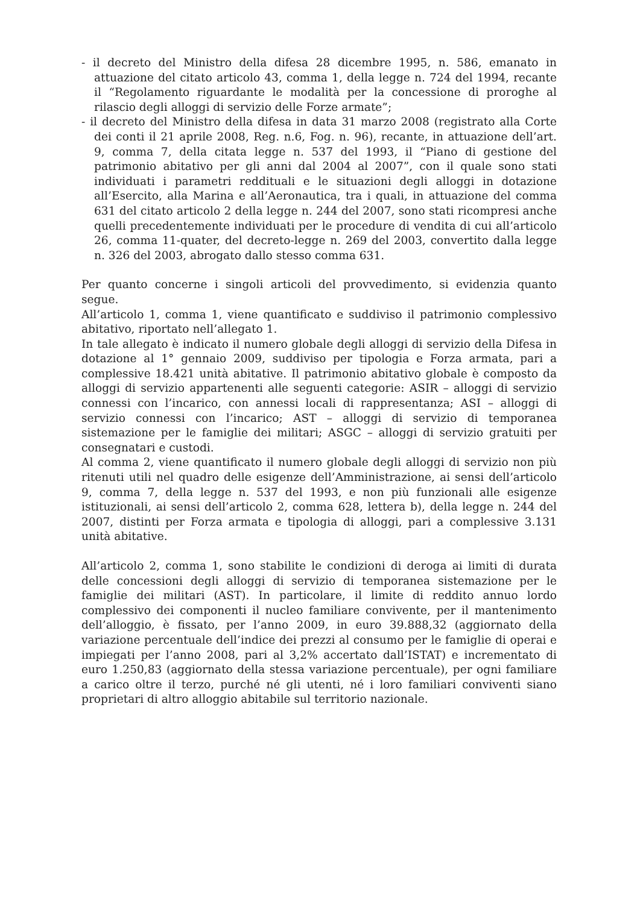- il decreto del Ministro della difesa 28 dicembre 1995, n. 586, emanato in attuazione del citato articolo 43, comma 1, della legge n. 724 del 1994, recante il “Regolamento riguardante le modalità per la concessione di proroghe al rilascio degli alloggi di servizio delle Forze armate”;
- il decreto del Ministro della difesa in data 31 marzo 2008 (registrato alla Corte dei conti il 21 aprile 2008, Reg. n.6, Fog. n. 96), recante, in attuazione dell’art. 9, comma 7, della citata legge n. 537 del 1993, il “Piano di gestione del patrimonio abitativo per gli anni dal 2004 al 2007”, con il quale sono stati individuati i parametri reddituali e le situazioni degli alloggi in dotazione all’Esercito, alla Marina e all’Aeronautica, tra i quali, in attuazione del comma 631 del citato articolo 2 della legge n. 244 del 2007, sono stati ricompresi anche quelli precedentemente individuati per le procedure di vendita di cui all’articolo 26, comma 11-quater, del decreto-legge n. 269 del 2003, convertito dalla legge n. 326 del 2003, abrogato dallo stesso comma 631.
Per quanto concerne i singoli articoli del provvedimento, si evidenzia quanto segue.
All’articolo 1, comma 1, viene quantificato e suddiviso il patrimonio complessivo abitativo, riportato nell’allegato 1.
In tale allegato è indicato il numero globale degli alloggi di servizio della Difesa in dotazione al 1° gennaio 2009, suddiviso per tipologia e Forza armata, pari a complessive 18.421 unità abitative. Il patrimonio abitativo globale è composto da alloggi di servizio appartenenti alle seguenti categorie: ASIR – alloggi di servizio connessi con l’incarico, con annessi locali di rappresentanza; ASI – alloggi di servizio connessi con l’incarico; AST – alloggi di servizio di temporanea sistemazione per le famiglie dei militari; ASGC – alloggi di servizio gratuiti per consegnatari e custodi.
Al comma 2, viene quantificato il numero globale degli alloggi di servizio non più ritenuti utili nel quadro delle esigenze dell’Amministrazione, ai sensi dell’articolo 9, comma 7, della legge n. 537 del 1993, e non più funzionali alle esigenze istituzionali, ai sensi dell’articolo 2, comma 628, lettera b), della legge n. 244 del 2007, distinti per Forza armata e tipologia di alloggi, pari a complessive 3.131 unità abitative.
All’articolo 2, comma 1, sono stabilite le condizioni di deroga ai limiti di durata delle concessioni degli alloggi di servizio di temporanea sistemazione per le famiglie dei militari (AST). In particolare, il limite di reddito annuo lordo complessivo dei componenti il nucleo familiare convivente, per il mantenimento dell’alloggio, è fissato, per l’anno 2009, in euro 39.888,32 (aggiornato della variazione percentuale dell’indice dei prezzi al consumo per le famiglie di operai e impiegati per l’anno 2008, pari al 3,2% accertato dall’ISTAT) e incrementato di euro 1.250,83 (aggiornato della stessa variazione percentuale), per ogni familiare a carico oltre il terzo, purché né gli utenti, né i loro familiari conviventi siano proprietari di altro alloggio abitabile sul territorio nazionale.